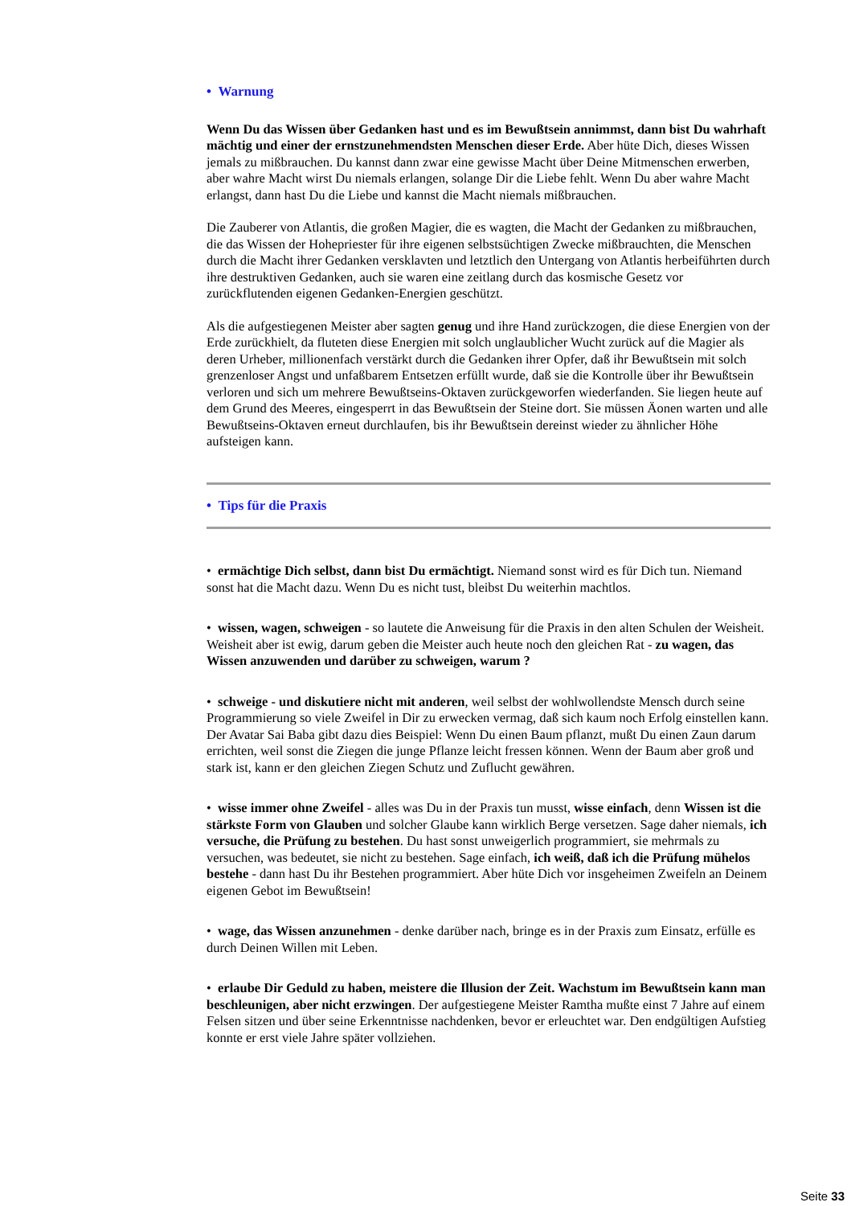• Warnung
Wenn Du das Wissen über Gedanken hast und es im Bewußtsein annimmst, dann bist Du wahrhaft mächtig und einer der ernstzunehmendsten Menschen dieser Erde. Aber hüte Dich, dieses Wissen jemals zu mißbrauchen. Du kannst dann zwar eine gewisse Macht über Deine Mitmenschen erwerben, aber wahre Macht wirst Du niemals erlangen, solange Dir die Liebe fehlt. Wenn Du aber wahre Macht erlangst, dann hast Du die Liebe und kannst die Macht niemals mißbrauchen.
Die Zauberer von Atlantis, die großen Magier, die es wagten, die Macht der Gedanken zu mißbrauchen, die das Wissen der Hohepriester für ihre eigenen selbstsüchtigen Zwecke mißbrauchten, die Menschen durch die Macht ihrer Gedanken versklavten und letztlich den Untergang von Atlantis herbeiführten durch ihre destruktiven Gedanken, auch sie waren eine zeitlang durch das kosmische Gesetz vor zurückflutenden eigenen Gedanken-Energien geschützt.
Als die aufgestiegenen Meister aber sagten genug und ihre Hand zurückzogen, die diese Energien von der Erde zurückhielt, da fluteten diese Energien mit solch unglaublicher Wucht zurück auf die Magier als deren Urheber, millionenfach verstärkt durch die Gedanken ihrer Opfer, daß ihr Bewußtsein mit solch grenzenloser Angst und unfaßbarem Entsetzen erfüllt wurde, daß sie die Kontrolle über ihr Bewußtsein verloren und sich um mehrere Bewußtseins-Oktaven zurückgeworfen wiederfanden. Sie liegen heute auf dem Grund des Meeres, eingesperrt in das Bewußtsein der Steine dort. Sie müssen Äonen warten und alle Bewußtseins-Oktaven erneut durchlaufen, bis ihr Bewußtsein dereinst wieder zu ähnlicher Höhe aufsteigen kann.
• Tips für die Praxis
• ermächtige Dich selbst, dann bist Du ermächtigt. Niemand sonst wird es für Dich tun. Niemand sonst hat die Macht dazu. Wenn Du es nicht tust, bleibst Du weiterhin machtlos.
• wissen, wagen, schweigen - so lautete die Anweisung für die Praxis in den alten Schulen der Weisheit. Weisheit aber ist ewig, darum geben die Meister auch heute noch den gleichen Rat - zu wagen, das Wissen anzuwenden und darüber zu schweigen, warum ?
• schweige - und diskutiere nicht mit anderen, weil selbst der wohlwollendste Mensch durch seine Programmierung so viele Zweifel in Dir zu erwecken vermag, daß sich kaum noch Erfolg einstellen kann. Der Avatar Sai Baba gibt dazu dies Beispiel: Wenn Du einen Baum pflanzt, mußt Du einen Zaun darum errichten, weil sonst die Ziegen die junge Pflanze leicht fressen können. Wenn der Baum aber groß und stark ist, kann er den gleichen Ziegen Schutz und Zuflucht gewähren.
• wisse immer ohne Zweifel - alles was Du in der Praxis tun musst, wisse einfach, denn Wissen ist die stärkste Form von Glauben und solcher Glaube kann wirklich Berge versetzen. Sage daher niemals, ich versuche, die Prüfung zu bestehen. Du hast sonst unweigerlich programmiert, sie mehrmals zu versuchen, was bedeutet, sie nicht zu bestehen. Sage einfach, ich weiß, daß ich die Prüfung mühelos bestehe - dann hast Du ihr Bestehen programmiert. Aber hüte Dich vor insgeheimen Zweifeln an Deinem eigenen Gebot im Bewußtsein!
• wage, das Wissen anzunehmen - denke darüber nach, bringe es in der Praxis zum Einsatz, erfülle es durch Deinen Willen mit Leben.
• erlaube Dir Geduld zu haben, meistere die Illusion der Zeit. Wachstum im Bewußtsein kann man beschleunigen, aber nicht erzwingen. Der aufgestiegene Meister Ramtha mußte einst 7 Jahre auf einem Felsen sitzen und über seine Erkenntnisse nachdenken, bevor er erleuchtet war. Den endgültigen Aufstieg konnte er erst viele Jahre später vollziehen.
Seite 33